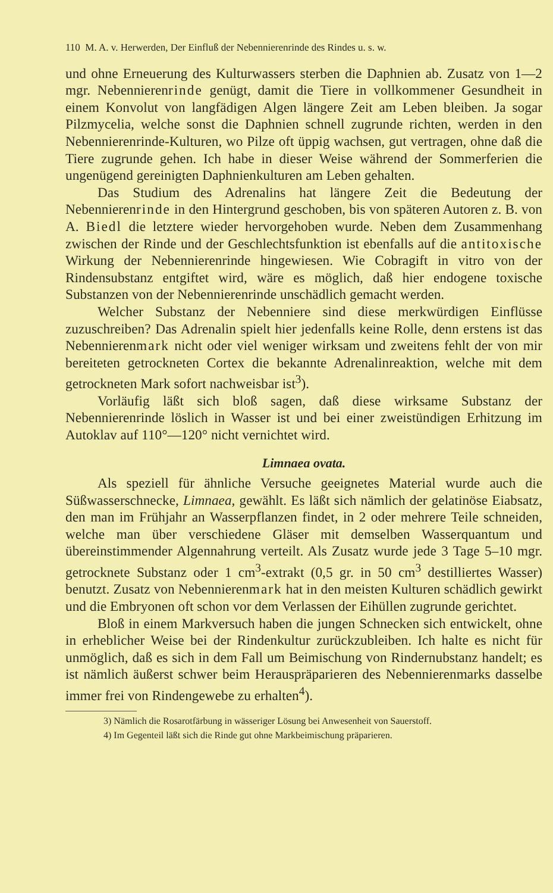110 M. A. v. Herwerden, Der Einfluß der Nebennierenrinde des Rindes u. s. w.
und ohne Erneuerung des Kulturwassers sterben die Daphnien ab. Zusatz von 1—2 mgr. Nebennierenrinde genügt, damit die Tiere in vollkommener Gesundheit in einem Konvolut von langfädigen Algen längere Zeit am Leben bleiben. Ja sogar Pilzmycelia, welche sonst die Daphnien schnell zugrunde richten, werden in den Nebennierenrinde-Kulturen, wo Pilze oft üppig wachsen, gut vertragen, ohne daß die Tiere zugrunde gehen. Ich habe in dieser Weise während der Sommerferien die ungenügend gereinigten Daphnienkulturen am Leben gehalten.
Das Studium des Adrenalins hat längere Zeit die Bedeutung der Nebennierenrinde in den Hintergrund geschoben, bis von späteren Autoren z. B. von A. Biedl die letztere wieder hervorgehoben wurde. Neben dem Zusammenhang zwischen der Rinde und der Geschlechtsfunktion ist ebenfalls auf die antitoxische Wirkung der Nebennierenrinde hingewiesen. Wie Cobragift in vitro von der Rindensubstanz entgiftet wird, wäre es möglich, daß hier endogene toxische Substanzen von der Nebennierenrinde unschädlich gemacht werden.
Welcher Substanz der Nebenniere sind diese merkwürdigen Einflüsse zuzuschreiben? Das Adrenalin spielt hier jedenfalls keine Rolle, denn erstens ist das Nebennierenmark nicht oder viel weniger wirksam und zweitens fehlt der von mir bereiteten getrockneten Cortex die bekannte Adrenalinreaktion, welche mit dem getrockneten Mark sofort nachweisbar ist<sup>3</sup>).
Vorläufig läßt sich bloß sagen, daß diese wirksame Substanz der Nebennierenrinde löslich in Wasser ist und bei einer zweistündigen Erhitzung im Autoklav auf 110°—120° nicht vernichtet wird.
Limnaea ovata.
Als speziell für ähnliche Versuche geeignetes Material wurde auch die Süßwasserschnecke, Limnaea, gewählt. Es läßt sich nämlich der gelatinöse Eiabsatz, den man im Frühjahr an Wasserpflanzen findet, in 2 oder mehrere Teile schneiden, welche man über verschiedene Gläser mit demselben Wasserquantum und übereinstimmender Algennahrung verteilt. Als Zusatz wurde jede 3 Tage 5–10 mgr. getrocknete Substanz oder 1 cm<sup>3</sup>-extrakt (0,5 gr. in 50 cm<sup>3</sup> destilliertes Wasser) benutzt. Zusatz von Nebennierenmark hat in den meisten Kulturen schädlich gewirkt und die Embryonen oft schon vor dem Verlassen der Eihüllen zugrunde gerichtet.
Bloß in einem Markversuch haben die jungen Schnecken sich entwickelt, ohne in erheblicher Weise bei der Rindenkultur zurückzubleiben. Ich halte es nicht für unmöglich, daß es sich in dem Fall um Beimischung von Rindernubstanz handelt; es ist nämlich äußerst schwer beim Herauspräparieren des Nebennierenmarks dasselbe immer frei von Rindengewebe zu erhalten<sup>4</sup>).
3) Nämlich die Rosarotfärbung in wässeriger Lösung bei Anwesenheit von Sauerstoff.
4) Im Gegenteil läßt sich die Rinde gut ohne Markbeimischung präparieren.